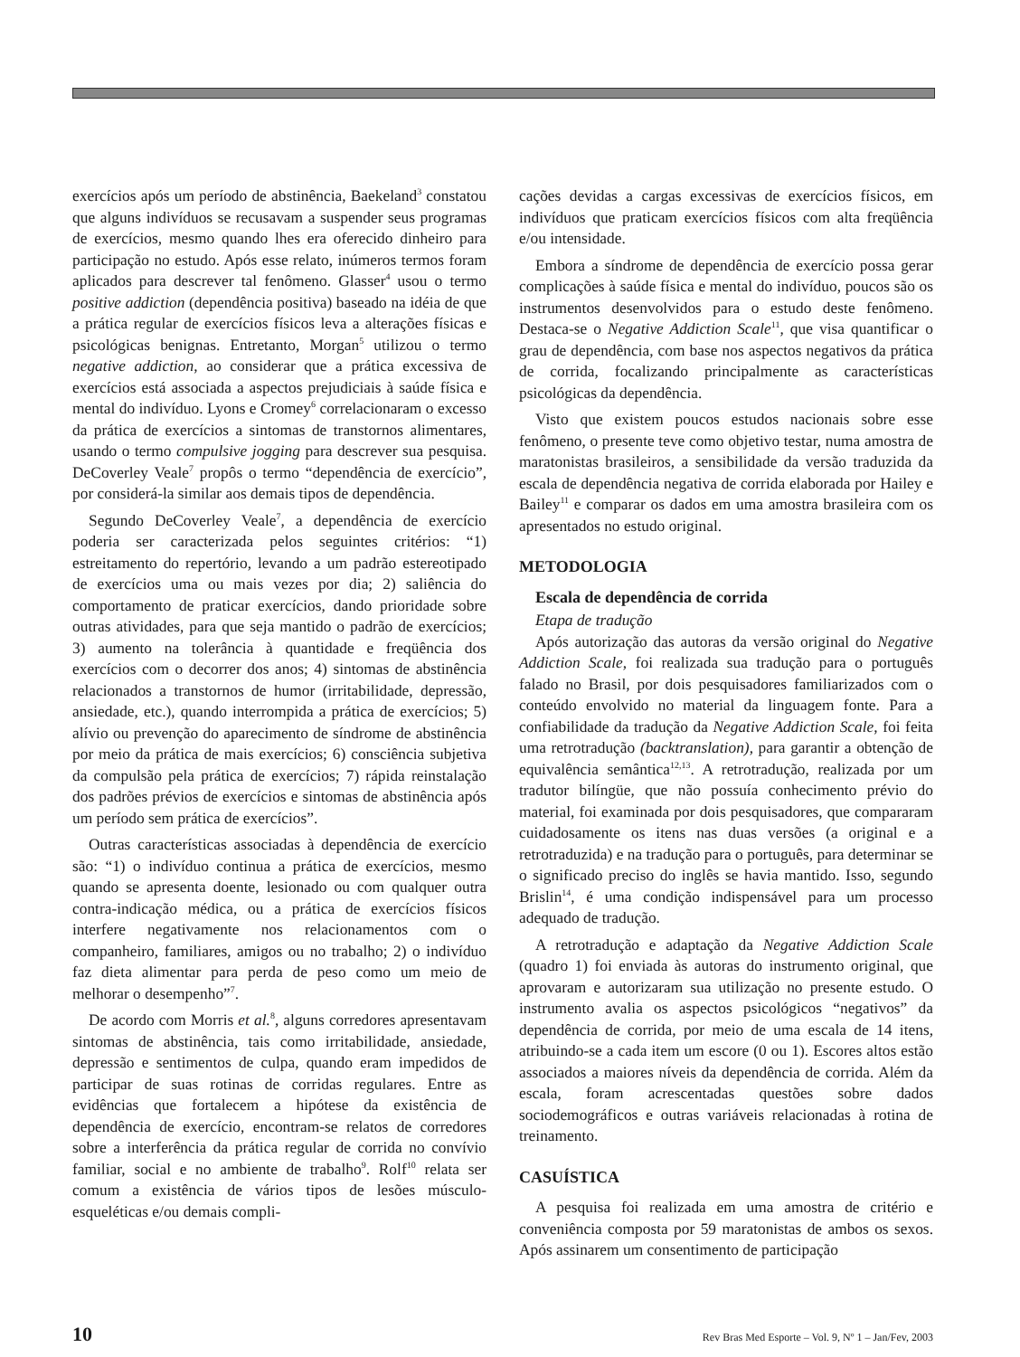exercícios após um período de abstinência, Baekeland<sup>3</sup> constatou que alguns indivíduos se recusavam a suspender seus programas de exercícios, mesmo quando lhes era oferecido dinheiro para participação no estudo. Após esse relato, inúmeros termos foram aplicados para descrever tal fenômeno. Glasser<sup>4</sup> usou o termo positive addiction (dependência positiva) baseado na idéia de que a prática regular de exercícios físicos leva a alterações físicas e psicológicas benignas. Entretanto, Morgan<sup>5</sup> utilizou o termo negative addiction, ao considerar que a prática excessiva de exercícios está associada a aspectos prejudiciais à saúde física e mental do indivíduo. Lyons e Cromey<sup>6</sup> correlacionaram o excesso da prática de exercícios a sintomas de transtornos alimentares, usando o termo compulsive jogging para descrever sua pesquisa. DeCoverley Veale<sup>7</sup> propôs o termo “dependência de exercício”, por considerá-la similar aos demais tipos de dependência.
Segundo DeCoverley Veale<sup>7</sup>, a dependência de exercício poderia ser caracterizada pelos seguintes critérios: “1) estreitamento do repertório, levando a um padrão estereotipado de exercícios uma ou mais vezes por dia; 2) saliência do comportamento de praticar exercícios, dando prioridade sobre outras atividades, para que seja mantido o padrão de exercícios; 3) aumento na tolerância à quantidade e freqüência dos exercícios com o decorrer dos anos; 4) sintomas de abstinência relacionados a transtornos de humor (irritabilidade, depressão, ansiedade, etc.), quando interrompida a prática de exercícios; 5) alívio ou prevenção do aparecimento de síndrome de abstinência por meio da prática de mais exercícios; 6) consciência subjetiva da compulsão pela prática de exercícios; 7) rápida reinstalação dos padrões prévios de exercícios e sintomas de abstinência após um período sem prática de exercícios”.
Outras características associadas à dependência de exercício são: “1) o indivíduo continua a prática de exercícios, mesmo quando se apresenta doente, lesionado ou com qualquer outra contra-indicação médica, ou a prática de exercícios físicos interfere negativamente nos relacionamentos com o companheiro, familiares, amigos ou no trabalho; 2) o indivíduo faz dieta alimentar para perda de peso como um meio de melhorar o desempenho”<sup>7</sup>.
De acordo com Morris et al.<sup>8</sup>, alguns corredores apresentavam sintomas de abstinência, tais como irritabilidade, ansiedade, depressão e sentimentos de culpa, quando eram impedidos de participar de suas rotinas de corridas regulares. Entre as evidências que fortalecem a hipótese da existência de dependência de exercício, encontram-se relatos de corredores sobre a interferência da prática regular de corrida no convívio familiar, social e no ambiente de trabalho<sup>9</sup>. Rolf<sup>10</sup> relata ser comum a existência de vários tipos de lesões músculo-esqueléticas e/ou demais compli-
cações devidas a cargas excessivas de exercícios físicos, em indivíduos que praticam exercícios físicos com alta freqüência e/ou intensidade.
Embora a síndrome de dependência de exercício possa gerar complicações à saúde física e mental do indivíduo, poucos são os instrumentos desenvolvidos para o estudo deste fenômeno. Destaca-se o Negative Addiction Scale<sup>11</sup>, que visa quantificar o grau de dependência, com base nos aspectos negativos da prática de corrida, focalizando principalmente as características psicológicas da dependência.
Visto que existem poucos estudos nacionais sobre esse fenômeno, o presente teve como objetivo testar, numa amostra de maratonistas brasileiros, a sensibilidade da versão traduzida da escala de dependência negativa de corrida elaborada por Hailey e Bailey<sup>11</sup> e comparar os dados em uma amostra brasileira com os apresentados no estudo original.
METODOLOGIA
Escala de dependência de corrida
Etapa de tradução
Após autorização das autoras da versão original do Negative Addiction Scale, foi realizada sua tradução para o português falado no Brasil, por dois pesquisadores familiarizados com o conteúdo envolvido no material da linguagem fonte. Para a confiabilidade da tradução da Negative Addiction Scale, foi feita uma retrotradução (backtranslation), para garantir a obtenção de equivalência semântica<sup>12,13</sup>. A retrotradução, realizada por um tradutor bilíngüe, que não possuía conhecimento prévio do material, foi examinada por dois pesquisadores, que compararam cuidadosamente os itens nas duas versões (a original e a retrotraduzida) e na tradução para o português, para determinar se o significado preciso do inglês se havia mantido. Isso, segundo Brislin<sup>14</sup>, é uma condição indispensável para um processo adequado de tradução.
A retrotradução e adaptação da Negative Addiction Scale (quadro 1) foi enviada às autoras do instrumento original, que aprovaram e autorizaram sua utilização no presente estudo. O instrumento avalia os aspectos psicológicos “negativos” da dependência de corrida, por meio de uma escala de 14 itens, atribuindo-se a cada item um escore (0 ou 1). Escores altos estão associados a maiores níveis da dependência de corrida. Além da escala, foram acrescentadas questões sobre dados sociodemográficos e outras variáveis relacionadas à rotina de treinamento.
CASUÍSTICA
A pesquisa foi realizada em uma amostra de critério e conveniência composta por 59 maratonistas de ambos os sexos. Após assinarem um consentimento de participação
10 Rev Bras Med Esporte – Vol. 9, Nº 1 – Jan/Fev, 2003